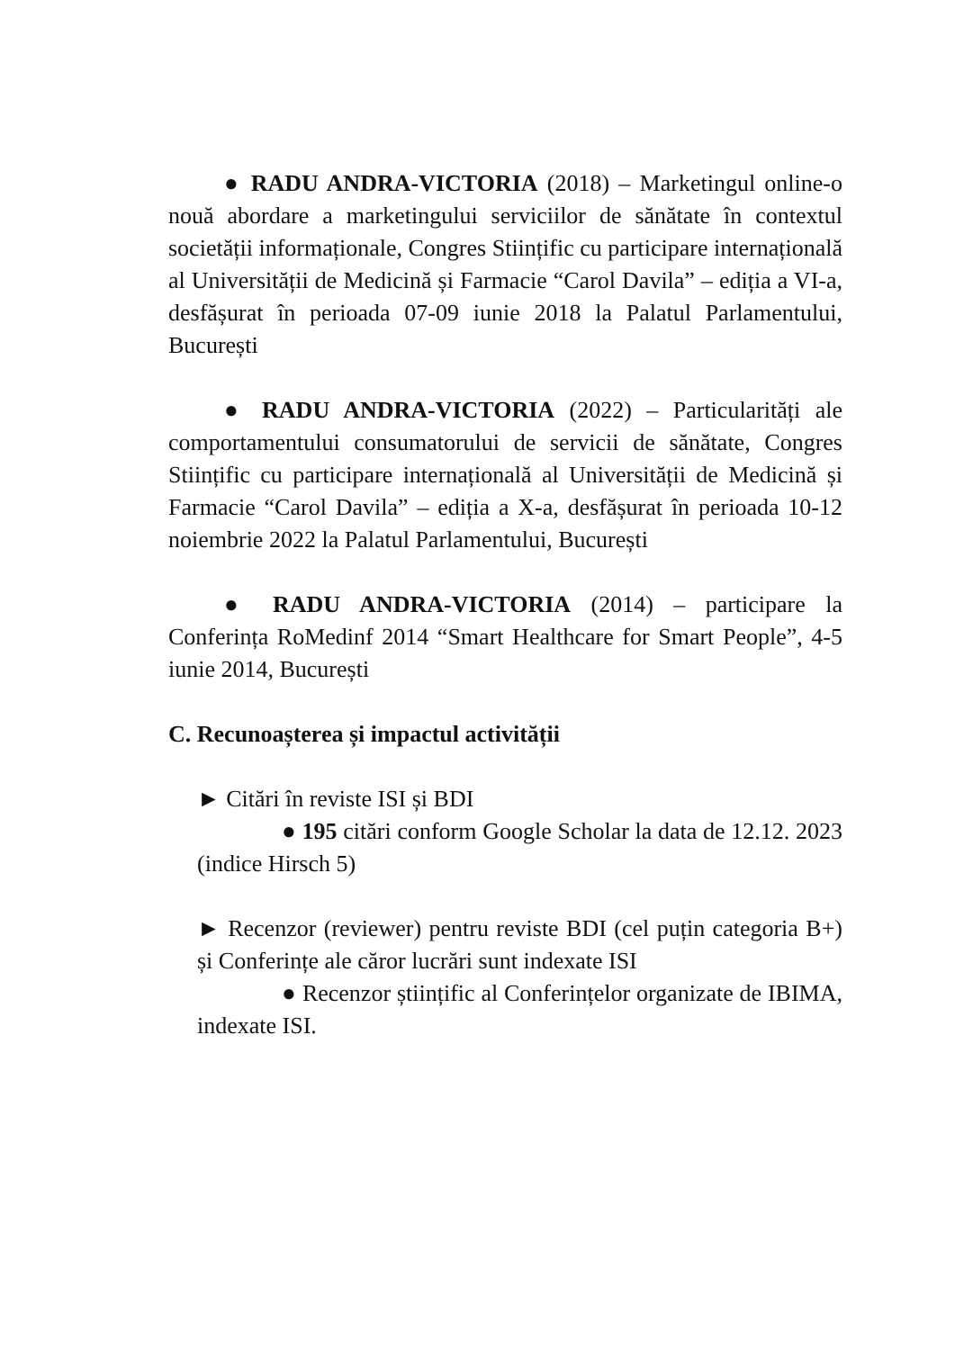● RADU ANDRA-VICTORIA (2018) – Marketingul online-o nouă abordare a marketingului serviciilor de sănătate în contextul societății informaționale, Congres Stiințific cu participare internațională al Universității de Medicină și Farmacie “Carol Davila” – ediția a VI-a, desfășurat în perioada 07-09 iunie 2018 la Palatul Parlamentului, București
● RADU ANDRA-VICTORIA (2022) – Particularități ale comportamentului consumatorului de servicii de sănătate, Congres Stiințific cu participare internațională al Universității de Medicină și Farmacie “Carol Davila” – ediția a X-a, desfășurat în perioada 10-12 noiembrie 2022 la Palatul Parlamentului, București
● RADU ANDRA-VICTORIA (2014) – participare la Conferința RoMedinf 2014 “Smart Healthcare for Smart People”, 4-5 iunie 2014, București
C. Recunoașterea și impactul activității
► Citări în reviste ISI și BDI
● 195 citări conform Google Scholar la data de 12.12. 2023 (indice Hirsch 5)
► Recenzor (reviewer) pentru reviste BDI (cel puțin categoria B+) și Conferințe ale căror lucrări sunt indexate ISI
● Recenzor științific al Conferințelor organizate de IBIMA, indexate ISI.